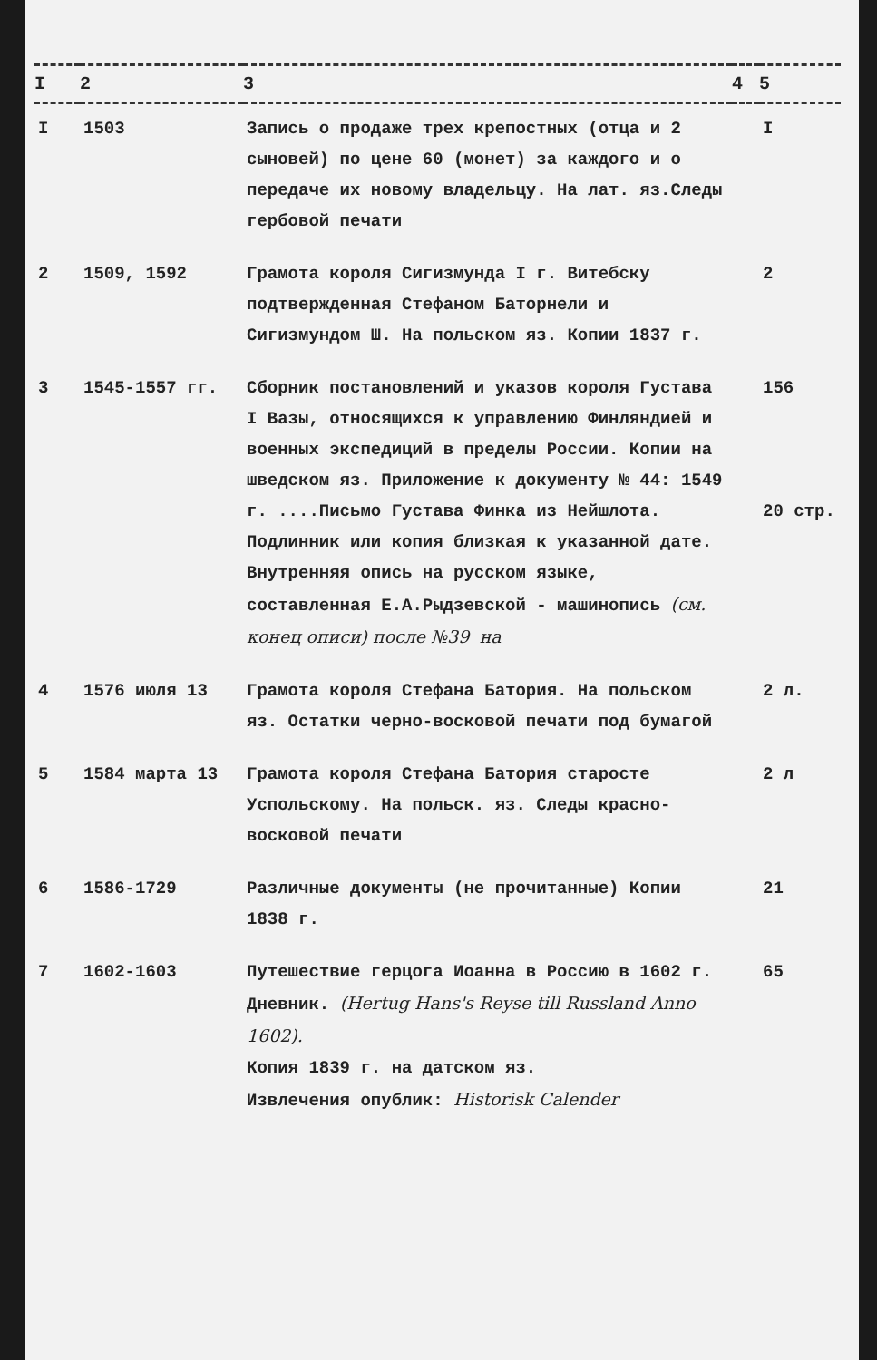| I | 2 | 3 | 4 | 5 |
| --- | --- | --- | --- | --- |
| I | 1503 | Запись о продаже трех крепостных (отца и 2 сыновей) по цене 60 (монет) за каждого и о передаче их новому владельцу. На лат. яз.Следы гербовой печати | | I |
| 2 | 1509, 1592 | Грамота короля Сигизмунда I г. Витебску подтвержденная Стефаном Баторнели и Сигизмундом Ш. На польском яз. Копии 1837 г. | | 2 |
| 3 | 1545-1557 гг. | Сборник постановлений и указов короля Густава I Вазы, относящихся к управлению Финляндией и военных экспедиций в пределы России. Копии на шведском яз. Приложение к документу № 44: 1549 г. ....Письмо Густава Финка из Нейшлота. Подлинник или копия близкая к указанной дате. Внутренняя опись на русском языке, составленная Е.А.Рыдзевской - машинопись (см. конец описи) после №39 на | | 156 20 стр. |
| 4 | 1576 июля 13 | Грамота короля Стефана Батория. На польском яз. Остатки черно-восковой печати под бумагой | | 2 л. |
| 5 | 1584 марта 13 | Грамота короля Стефана Батория старосте Успольскому. На польск. яз. Следы красно-восковой печати | | 2 л |
| 6 | 1586-1729 | Различные документы (не прочитанные) Копии 1838 г. | | 21 |
| 7 | 1602-1603 | Путешествие герцога Иоанна в Россию в 1602 г. Дневник. (Hertug Hans's Reyse till Russland Anno 1602). Копия 1839 г. на датском яз. Извлечения опублик: Historisk Calender | | 65 |